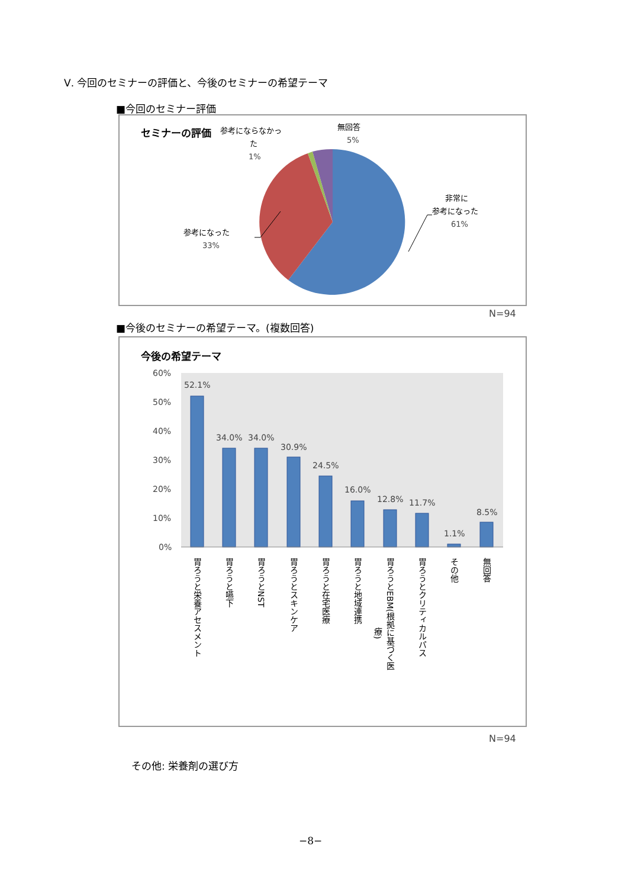Ⅴ. 今回のセミナーの評価と、今後のセミナーの希望テーマ
■今回のセミナー評価
セミナーの評価
参考にならなかっ
た
1%
無回答
5%
非常に
参考になった
61%
参考になった
33%
N=94
■今後のセミナーの希望テーマ。(複数回答)
今後の希望テーマ
60%
50%
40%
30%
20%
10%
0%
52.1%
34.0%
34.0%
30.9%
24.5%
16.0%
12.8%
11.7%
1.1%
8.5%
胃ろうと栄養アセスメント
胃ろうと嚥下
胃ろうとNST
胃ろうとスキンケア
胃ろうと在宅医療
胃ろうと地域連携
胃ろうとEBM(根拠に基づく医
療)
胃ろうとクリティカルパス
その他
無回答
N=94
その他: 栄養剤の選び方
−8−